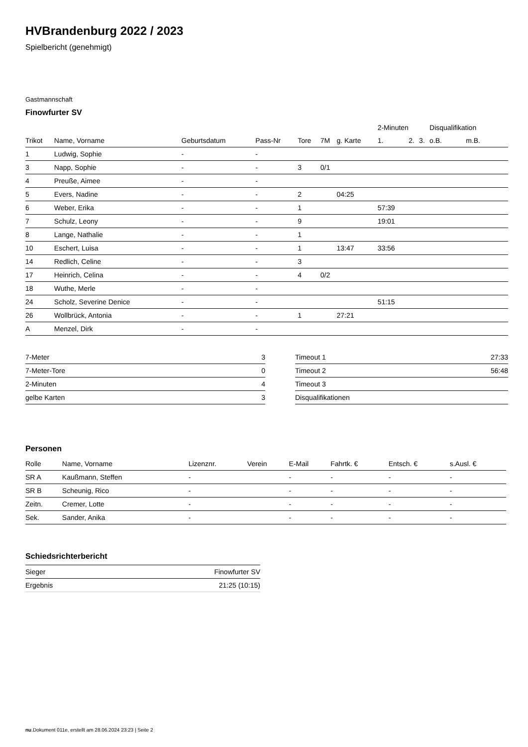HVBrandenburg 2022 / 2023
Spielbericht (genehmigt)
Gastmannschaft
Finowfurter SV
| | | | | | | | 2-Minuten | | | Disqualifikation | |
| --- | --- | --- | --- | --- | --- | --- | --- | --- | --- | --- | --- |
| Trikot | Name, Vorname | Geburtsdatum | Pass-Nr | Tore | 7M | g. Karte | 1. | 2. | 3. | o.B. | m.B. |
| 1 | Ludwig, Sophie | - | - | | | | | | | | |
| 3 | Napp, Sophie | - | - | 3 | 0/1 | | | | | | |
| 4 | Preuße, Aimee | - | - | | | | | | | | |
| 5 | Evers, Nadine | - | - | 2 | | 04:25 | | | | | |
| 6 | Weber, Erika | - | - | 1 | | | 57:39 | | | | |
| 7 | Schulz, Leony | - | - | 9 | | | 19:01 | | | | |
| 8 | Lange, Nathalie | - | - | 1 | | | | | | | |
| 10 | Eschert, Luisa | - | - | 1 | | 13:47 | 33:56 | | | | |
| 14 | Redlich, Celine | - | - | 3 | | | | | | | |
| 17 | Heinrich, Celina | - | - | 4 | 0/2 | | | | | | |
| 18 | Wuthe, Merle | - | - | | | | | | | | |
| 24 | Scholz, Severine Denice | - | - | | | | 51:15 | | | | |
| 26 | Wollbrück, Antonia | - | - | 1 | | 27:21 | | | | | |
| A | Menzel, Dirk | - | - | | | | | | | | |
| 7-Meter | 3 |
| 7-Meter-Tore | 0 |
| 2-Minuten | 4 |
| gelbe Karten | 3 |
| Timeout 1 | 27:33 |
| Timeout 2 | 56:48 |
| Timeout 3 | |
| Disqualifikationen | |
Personen
| Rolle | Name, Vorname | Lizenznr. | Verein | E-Mail | Fahrtk. € | Entsch. € | s.Ausl. € |
| --- | --- | --- | --- | --- | --- | --- | --- |
| SR A | Kaußmann, Steffen | - | | - | - | - | - |
| SR B | Scheunig, Rico | - | | - | - | - | - |
| Zeitn. | Cremer, Lotte | - | | - | - | - | - |
| Sek. | Sander, Anika | - | | - | - | - | - |
Schiedsrichterbericht
| Sieger | Finowfurter SV |
| Ergebnis | 21:25 (10:15) |
nu.Dokument 011e, erstellt am 28.06.2024 23:23 | Seite 2